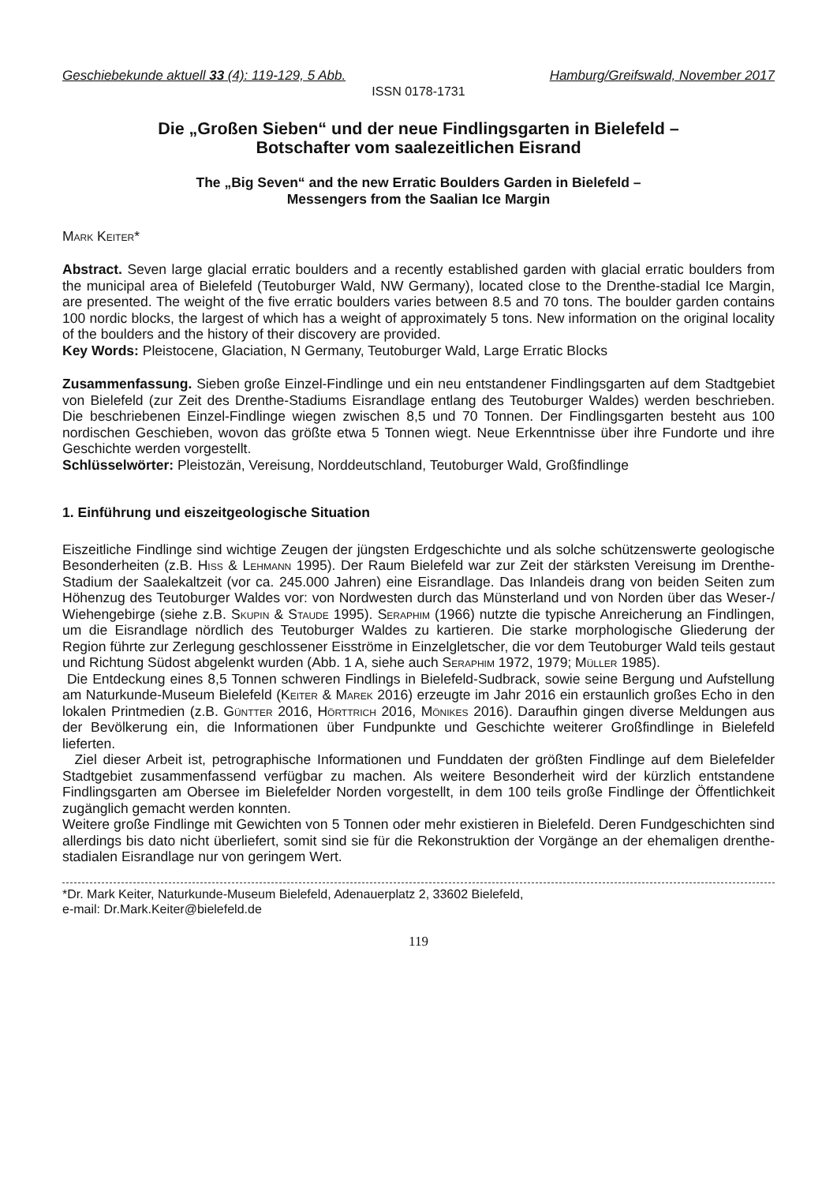Geschiebekunde aktuell 33 (4): 119-129, 5 Abb. Hamburg/Greifswald, November 2017
ISSN 0178-1731
Die „Großen Sieben“ und der neue Findlingsgarten in Bielefeld –
Botschafter vom saalezeitlichen Eisrand
The „Big Seven“ and the new Erratic Boulders Garden in Bielefeld –
Messengers from the Saalian Ice Margin
Mark Keiter*
Abstract. Seven large glacial erratic boulders and a recently established garden with glacial erratic boulders from the municipal area of Bielefeld (Teutoburger Wald, NW Germany), located close to the Drenthe-stadial Ice Margin, are presented. The weight of the five erratic boulders varies between 8.5 and 70 tons. The boulder garden contains 100 nordic blocks, the largest of which has a weight of approximately 5 tons. New information on the original locality of the boulders and the history of their discovery are provided.
Key Words: Pleistocene, Glaciation, N Germany, Teutoburger Wald, Large Erratic Blocks
Zusammenfassung. Sieben große Einzel-Findlinge und ein neu entstandener Findlingsgarten auf dem Stadtgebiet von Bielefeld (zur Zeit des Drenthe-Stadiums Eisrandlage entlang des Teutoburger Waldes) werden beschrieben. Die beschriebenen Einzel-Findlinge wiegen zwischen 8,5 und 70 Tonnen. Der Findlingsgarten besteht aus 100 nordischen Geschieben, wovon das größte etwa 5 Tonnen wiegt. Neue Erkenntnisse über ihre Fundorte und ihre Geschichte werden vorgestellt.
Schlüsselwörter: Pleistozän, Vereisung, Norddeutschland, Teutoburger Wald, Großfindlinge
1. Einführung und eiszeitgeologische Situation
Eiszeitliche Findlinge sind wichtige Zeugen der jüngsten Erdgeschichte und als solche schützenswerte geologische Besonderheiten (z.B. Hiß & Lehmann 1995). Der Raum Bielefeld war zur Zeit der stärksten Vereisung im Drenthe-Stadium der Saalekaltzeit (vor ca. 245.000 Jahren) eine Eisrandlage. Das Inlandeis drang von beiden Seiten zum Höhenzug des Teutoburger Waldes vor: von Nordwesten durch das Münsterland und von Norden über das Weser-/ Wiehengebirge (siehe z.B. Skupin & Staude 1995). Seraphim (1966) nutzte die typische Anreicherung an Findlingen, um die Eisrandlage nördlich des Teutoburger Waldes zu kartieren. Die starke morphologische Gliederung der Region führte zur Zerlegung geschlossener Eisströme in Einzelgletscher, die vor dem Teutoburger Wald teils gestaut und Richtung Südost abgelenkt wurden (Abb. 1 A, siehe auch Seraphim 1972, 1979; Müller 1985).
Die Entdeckung eines 8,5 Tonnen schweren Findlings in Bielefeld-Sudbrack, sowie seine Bergung und Aufstellung am Naturkunde-Museum Bielefeld (Keiter & Marek 2016) erzeugte im Jahr 2016 ein erstaunlich großes Echo in den lokalen Printmedien (z.B. Güntter 2016, Hörttrich 2016, Mönikes 2016). Daraufhin gingen diverse Meldungen aus der Bevölkerung ein, die Informationen über Fundpunkte und Geschichte weiterer Großfindlinge in Bielefeld lieferten.
Ziel dieser Arbeit ist, petrographische Informationen und Funddaten der größten Findlinge auf dem Bielefelder Stadtgebiet zusammenfassend verfügbar zu machen. Als weitere Besonderheit wird der kürzlich entstandene Findlingsgarten am Obersee im Bielefelder Norden vorgestellt, in dem 100 teils große Findlinge der Öffentlichkeit zugänglich gemacht werden konnten.
Weitere große Findlinge mit Gewichten von 5 Tonnen oder mehr existieren in Bielefeld. Deren Fundgeschichten sind allerdings bis dato nicht überliefert, somit sind sie für die Rekonstruktion der Vorgänge an der ehemaligen drenthe-stadialen Eisrandlage nur von geringem Wert.
*Dr. Mark Keiter, Naturkunde-Museum Bielefeld, Adenauerplatz 2, 33602 Bielefeld,
e-mail: Dr.Mark.Keiter@bielefeld.de
119